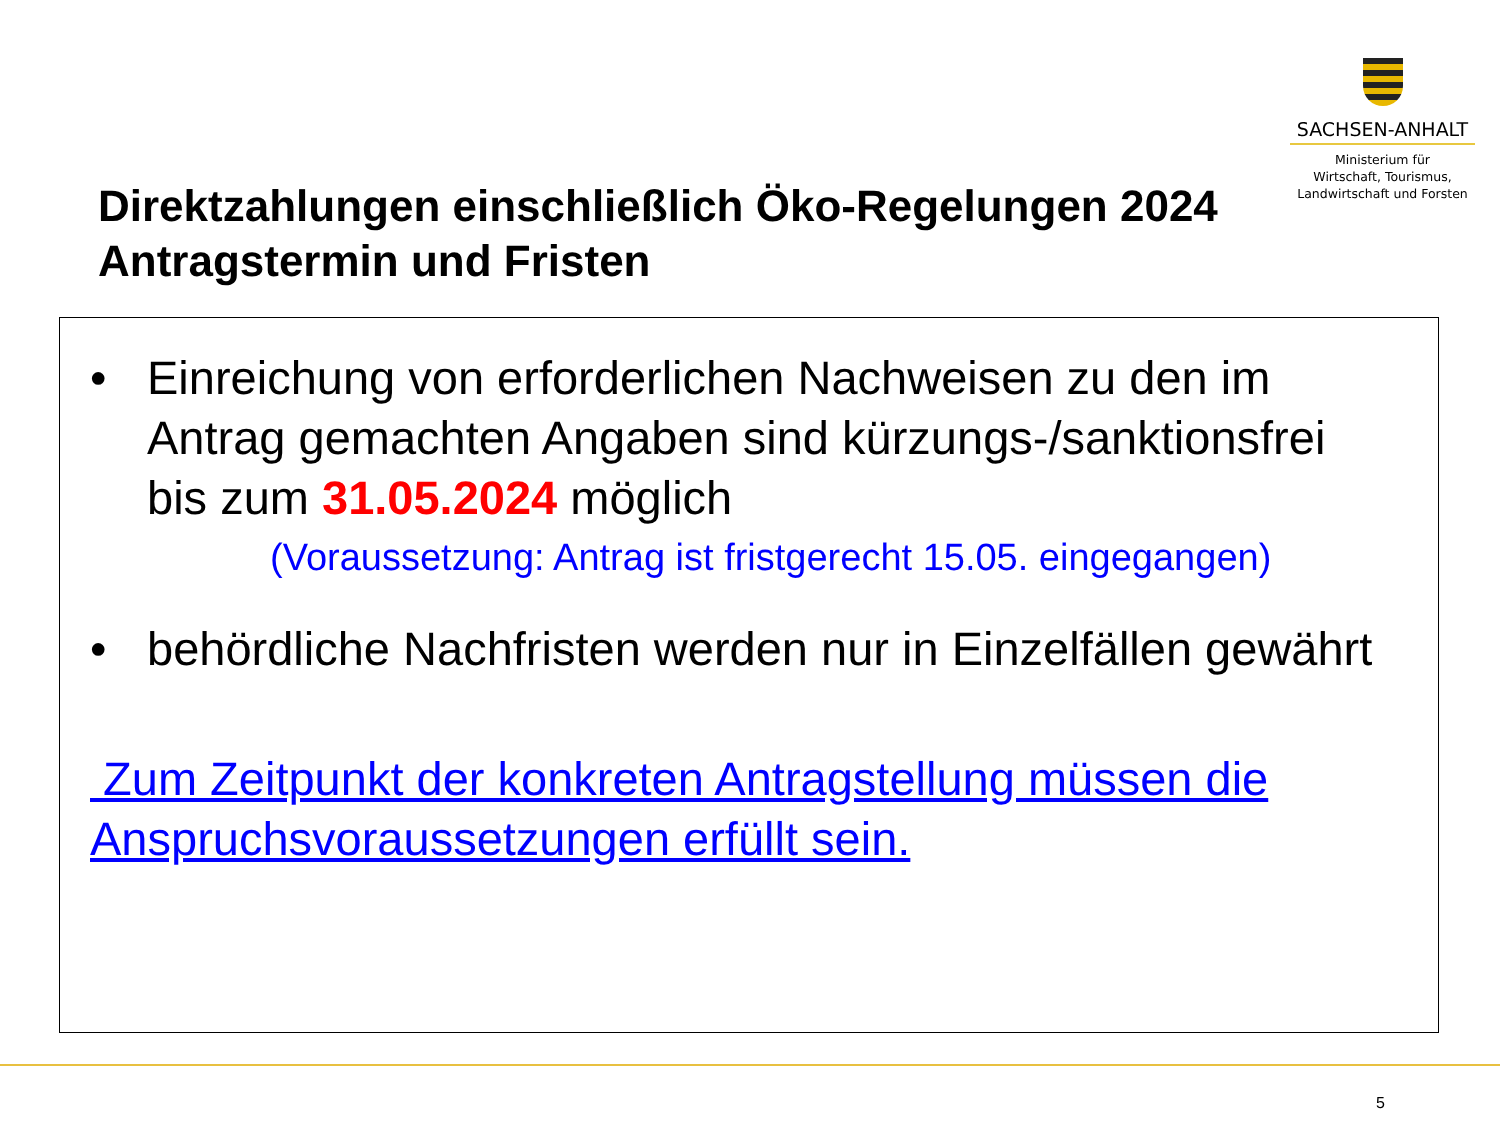SACHSEN-ANHALT
Ministerium für
Wirtschaft, Tourismus,
Landwirtschaft und Forsten
Direktzahlungen einschließlich Öko-Regelungen 2024
Antragstermin und Fristen
• Einreichung von erforderlichen Nachweisen zu den im Antrag gemachten Angaben sind kürzungs-/sanktionsfrei bis zum 31.05.2024 möglich
(Voraussetzung: Antrag ist fristgerecht 15.05. eingegangen)
• behördliche Nachfristen werden nur in Einzelfällen gewährt
Zum Zeitpunkt der konkreten Antragstellung müssen die Anspruchsvoraussetzungen erfüllt sein.
5